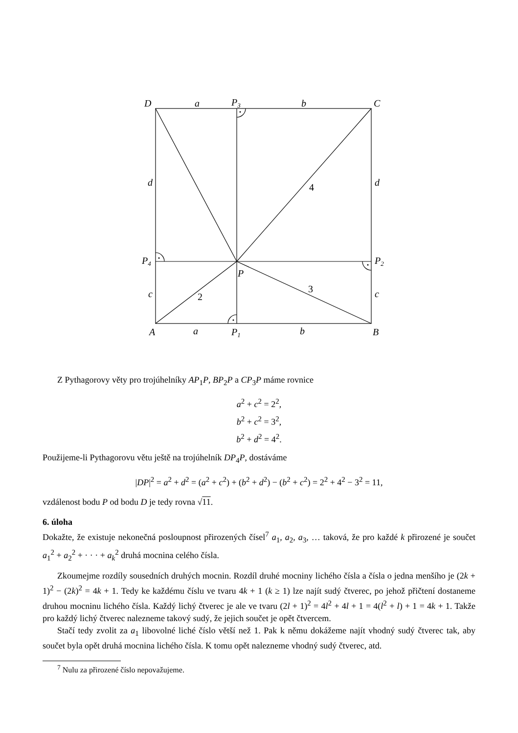D
a
P3
b
C
d
d
4
P4
P2
P
3
2
c
c
A
a
P1
b
B
Z Pythagorovy věty pro trojúhelníky AP<sub>1</sub>P, BP<sub>2</sub>P a CP<sub>3</sub>P máme rovnice
a<sup>2</sup> + c<sup>2</sup> = 2<sup>2</sup>,
b<sup>2</sup> + c<sup>2</sup> = 3<sup>2</sup>,
b<sup>2</sup> + d<sup>2</sup> = 4<sup>2</sup>.
Použijeme-li Pythagorovu větu ještě na trojúhelník DP<sub>4</sub>P, dostáváme
|DP|<sup>2</sup> = a<sup>2</sup> + d<sup>2</sup> = (a<sup>2</sup> + c<sup>2</sup>) + (b<sup>2</sup> + d<sup>2</sup>) − (b<sup>2</sup> + c<sup>2</sup>) = 2<sup>2</sup> + 4<sup>2</sup> − 3<sup>2</sup> = 11,
vzdálenost bodu P od bodu D je tedy rovna √11.
6. úloha
Dokažte, že existuje nekonečná posloupnost přirozených čísel<sup>7</sup> a<sub>1</sub>, a<sub>2</sub>, a<sub>3</sub>, … taková, že pro každé k přirozené je součet a<sub>1</sub><sup>2</sup> + a<sub>2</sub><sup>2</sup> + · · · + a<sub>k</sub><sup>2</sup> druhá mocnina celého čísla.
Zkoumejme rozdíly sousedních druhých mocnin. Rozdíl druhé mocniny lichého čísla a čísla o jedna menšího je (2k + 1)<sup>2</sup> − (2k)<sup>2</sup> = 4k + 1. Tedy ke každému číslu ve tvaru 4k + 1 (k ≥ 1) lze najít sudý čtverec, po jehož přičtení dostaneme druhou mocninu lichého čísla. Každý lichý čtverec je ale ve tvaru (2l + 1)<sup>2</sup> = 4l<sup>2</sup> + 4l + 1 = 4(l<sup>2</sup> + l) + 1 = 4k + 1. Takže pro každý lichý čtverec nalezneme takový sudý, že jejich součet je opět čtvercem.
Stačí tedy zvolit za a<sub>1</sub> libovolné liché číslo větší než 1. Pak k němu dokážeme najít vhodný sudý čtverec tak, aby součet byla opět druhá mocnina lichého čísla. K tomu opět nalezneme vhodný sudý čtverec, atd.
<sup>7</sup> Nulu za přirozené číslo nepovažujeme.